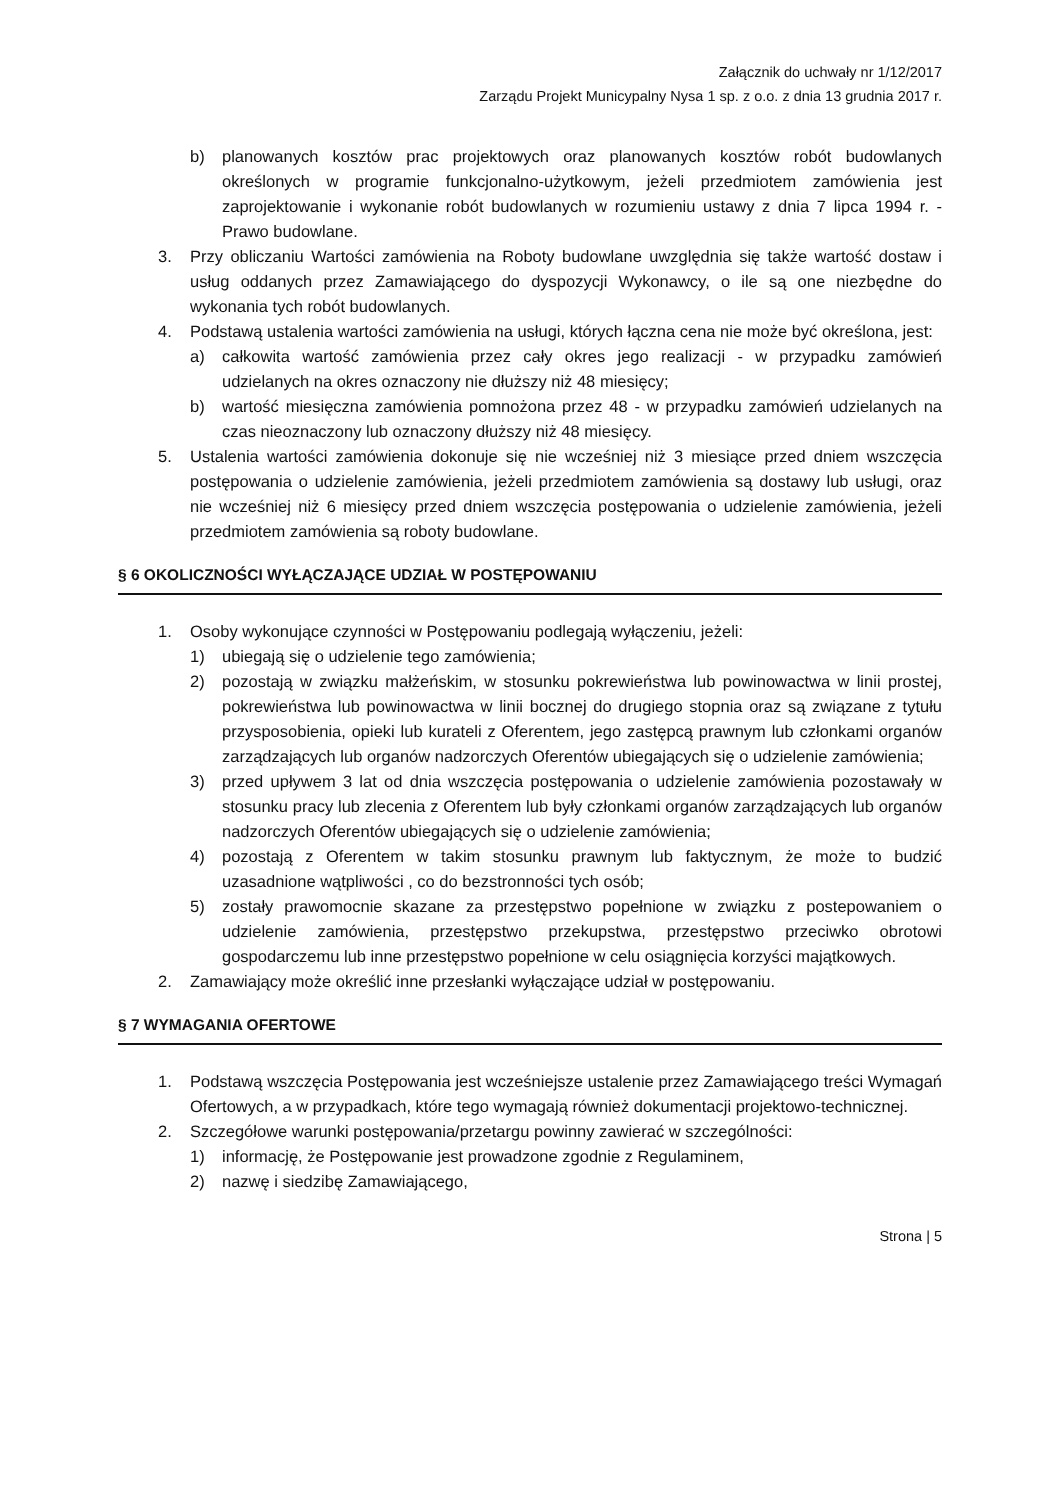Załącznik do uchwały nr 1/12/2017
Zarządu Projekt Municypalny Nysa 1 sp. z o.o. z dnia 13 grudnia 2017 r.
b) planowanych kosztów prac projektowych oraz planowanych kosztów robót budowlanych określonych w programie funkcjonalno-użytkowym, jeżeli przedmiotem zamówienia jest zaprojektowanie i wykonanie robót budowlanych w rozumieniu ustawy z dnia 7 lipca 1994 r. - Prawo budowlane.
3. Przy obliczaniu Wartości zamówienia na Roboty budowlane uwzględnia się także wartość dostaw i usług oddanych przez Zamawiającego do dyspozycji Wykonawcy, o ile są one niezbędne do wykonania tych robót budowlanych.
4. Podstawą ustalenia wartości zamówienia na usługi, których łączna cena nie może być określona, jest:
a) całkowita wartość zamówienia przez cały okres jego realizacji - w przypadku zamówień udzielanych na okres oznaczony nie dłuższy niż 48 miesięcy;
b) wartość miesięczna zamówienia pomnożona przez 48 - w przypadku zamówień udzielanych na czas nieoznaczony lub oznaczony dłuższy niż 48 miesięcy.
5. Ustalenia wartości zamówienia dokonuje się nie wcześniej niż 3 miesiące przed dniem wszczęcia postępowania o udzielenie zamówienia, jeżeli przedmiotem zamówienia są dostawy lub usługi, oraz nie wcześniej niż 6 miesięcy przed dniem wszczęcia postępowania o udzielenie zamówienia, jeżeli przedmiotem zamówienia są roboty budowlane.
§ 6 OKOLICZNOŚCI WYŁĄCZAJĄCE UDZIAŁ W POSTĘPOWANIU
1. Osoby wykonujące czynności w Postępowaniu podlegają wyłączeniu, jeżeli:
1) ubiegają się o udzielenie tego zamówienia;
2) pozostają w związku małżeńskim, w stosunku pokrewieństwa lub powinowactwa w linii prostej, pokrewieństwa lub powinowactwa w linii bocznej do drugiego stopnia oraz są związane z tytułu przysposobienia, opieki lub kurateli z Oferentem, jego zastępcą prawnym lub członkami organów zarządzających lub organów nadzorczych Oferentów ubiegających się o udzielenie zamówienia;
3) przed upływem 3 lat od dnia wszczęcia postępowania o udzielenie zamówienia pozostawały w stosunku pracy lub zlecenia z Oferentem lub były członkami organów zarządzających lub organów nadzorczych Oferentów ubiegających się o udzielenie zamówienia;
4) pozostają z Oferentem w takim stosunku prawnym lub faktycznym, że może to budzić uzasadnione wątpliwości , co do bezstronności tych osób;
5) zostały prawomocnie skazane za przestępstwo popełnione w związku z postepowaniem o udzielenie zamówienia, przestępstwo przekupstwa, przestępstwo przeciwko obrotowi gospodarczemu lub inne przestępstwo popełnione w celu osiągnięcia korzyści majątkowych.
2. Zamawiający może określić inne przesłanki wyłączające udział w postępowaniu.
§ 7 WYMAGANIA OFERTOWE
1. Podstawą wszczęcia Postępowania jest wcześniejsze ustalenie przez Zamawiającego treści Wymagań Ofertowych, a w przypadkach, które tego wymagają również dokumentacji projektowo-technicznej.
2. Szczegółowe warunki postępowania/przetargu powinny zawierać w szczególności:
1) informację, że Postępowanie jest prowadzone zgodnie z Regulaminem,
2) nazwę i siedzibę Zamawiającego,
Strona | 5